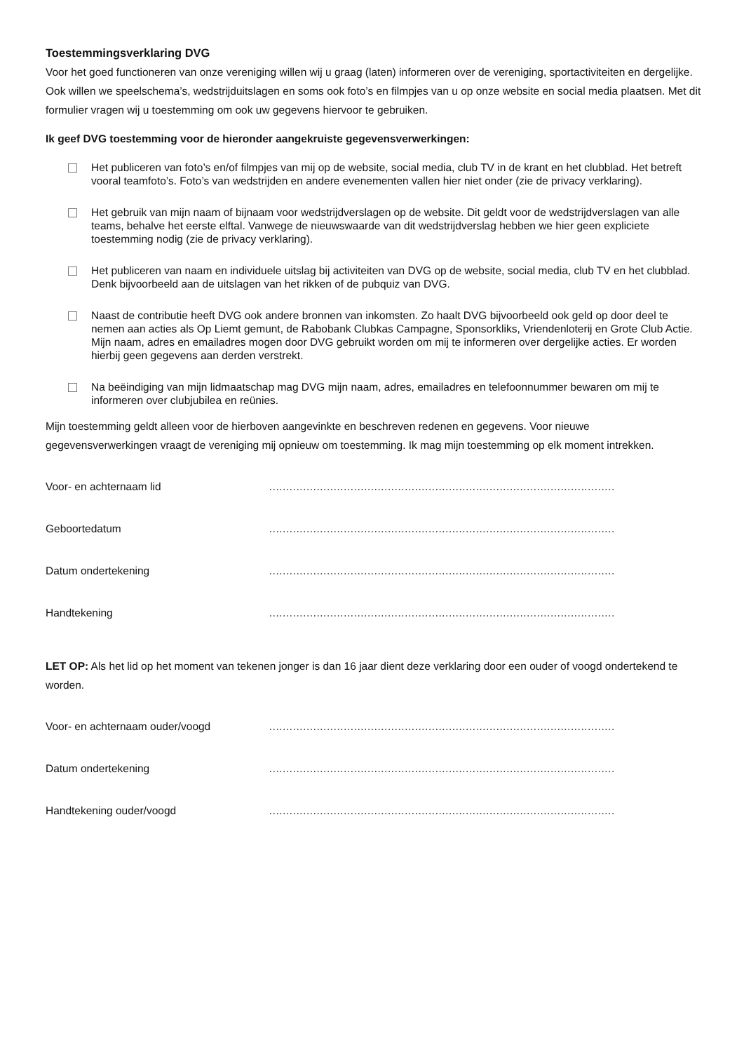Toestemmingsverklaring DVG
Voor het goed functioneren van onze vereniging willen wij u graag (laten) informeren over de vereniging, sportactiviteiten en dergelijke. Ook willen we speelschema’s, wedstrijduitslagen en soms ook foto’s en filmpjes van u op onze website en social media plaatsen. Met dit formulier vragen wij u toestemming om ook uw gegevens hiervoor te gebruiken.
Ik geef DVG toestemming voor de hieronder aangekruiste gegevensverwerkingen:
Het publiceren van foto’s en/of filmpjes van mij op de website, social media, club TV in de krant en het clubblad. Het betreft vooral teamfoto’s. Foto’s van wedstrijden en andere evenementen vallen hier niet onder (zie de privacy verklaring).
Het gebruik van mijn naam of bijnaam voor wedstrijdverslagen op de website. Dit geldt voor de wedstrijdverslagen van alle teams, behalve het eerste elftal. Vanwege de nieuwswaarde van dit wedstrijdverslag hebben we hier geen expliciete toestemming nodig (zie de privacy verklaring).
Het publiceren van naam en individuele uitslag bij activiteiten van DVG op de website, social media, club TV en het clubblad. Denk bijvoorbeeld aan de uitslagen van het rikken of de pubquiz van DVG.
Naast de contributie heeft DVG ook andere bronnen van inkomsten. Zo haalt DVG bijvoorbeeld ook geld op door deel te nemen aan acties als Op Liemt gemunt, de Rabobank Clubkas Campagne, Sponsorkliks, Vriendenloterij en Grote Club Actie. Mijn naam, adres en emailadres mogen door DVG gebruikt worden om mij te informeren over dergelijke acties. Er worden hierbij geen gegevens aan derden verstrekt.
Na beëindiging van mijn lidmaatschap mag DVG mijn naam, adres, emailadres en telefoonnummer bewaren om mij te informeren over clubjubilea en reünies.
Mijn toestemming geldt alleen voor de hierboven aangevinkte en beschreven redenen en gegevens. Voor nieuwe gegevensverwerkingen vraagt de vereniging mij opnieuw om toestemming. Ik mag mijn toestemming op elk moment intrekken.
Voor- en achternaam lid …………………………………………………………………………………………
Geboortedatum …………………………………………………………………………………………
Datum ondertekening …………………………………………………………………………………………
Handtekening …………………………………………………………………………………………
LET OP: Als het lid op het moment van tekenen jonger is dan 16 jaar dient deze verklaring door een ouder of voogd ondertekend te worden.
Voor- en achternaam ouder/voogd …………………………………………………………………………………………
Datum ondertekening …………………………………………………………………………………………
Handtekening ouder/voogd …………………………………………………………………………………………